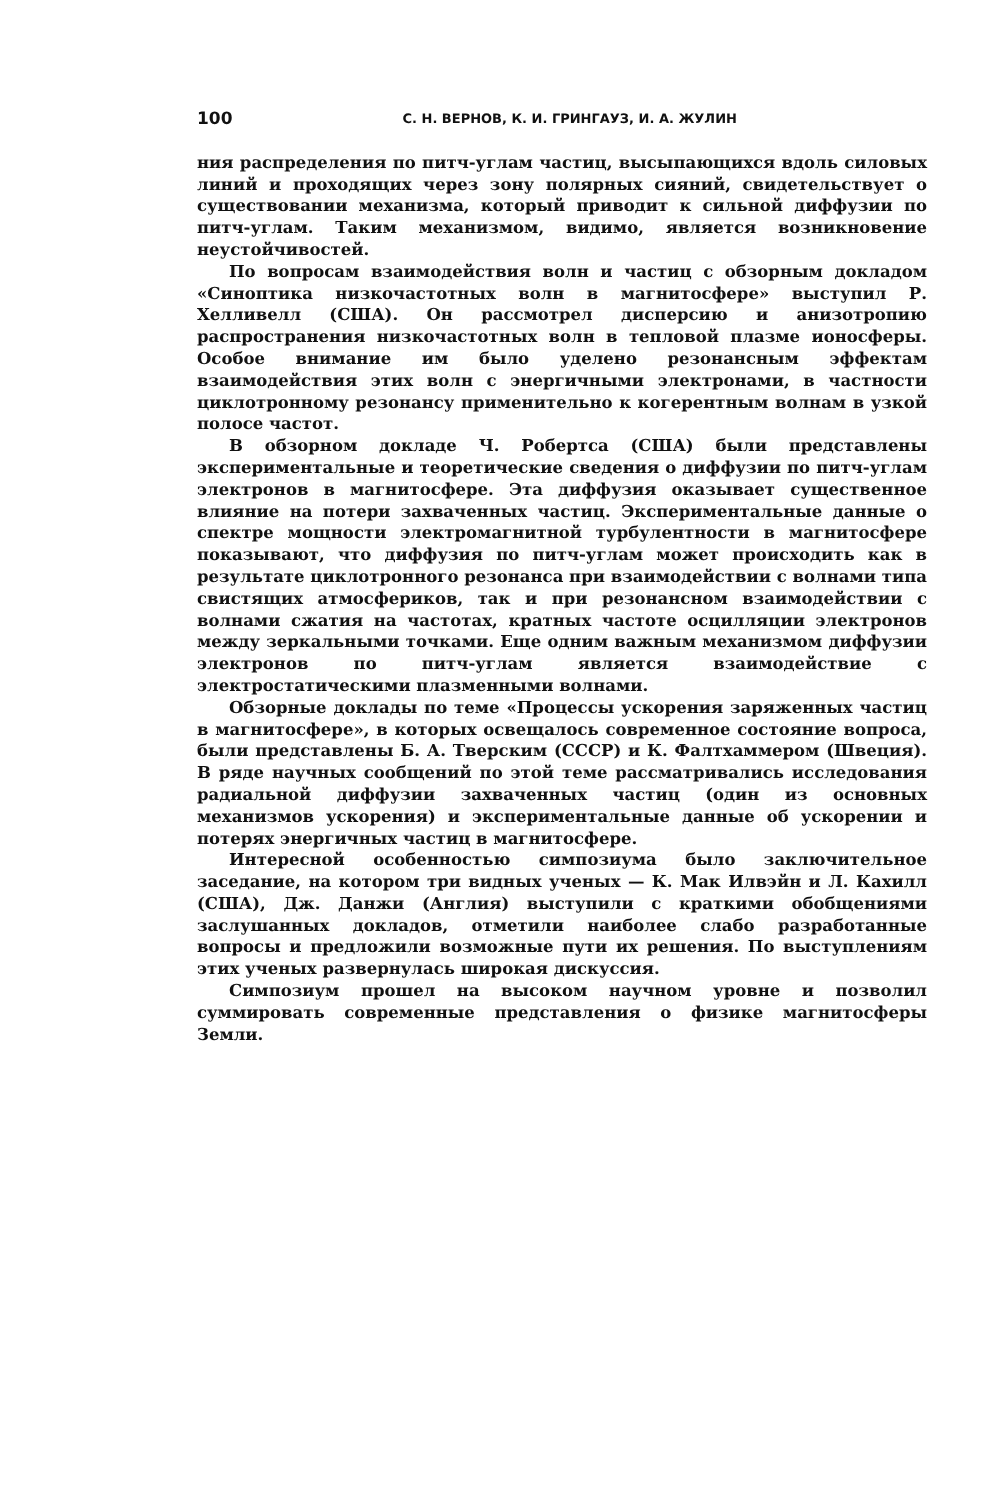100 С. Н. ВЕРНОВ, К. И. ГРИНГАУЗ, И. А. ЖУЛИН
ния распределения по питч-углам частиц, высыпающихся вдоль силовых линий и проходящих через зону полярных сияний, свидетельствует о существовании механизма, который приводит к сильной диффузии по питч-углам. Таким механизмом, видимо, является возникновение неустойчивостей.
По вопросам взаимодействия волн и частиц с обзорным докладом «Синоптика низкочастотных волн в магнитосфере» выступил Р. Хелливелл (США). Он рассмотрел дисперсию и анизотропию распространения низкочастотных волн в тепловой плазме ионосферы. Особое внимание им было уделено резонансным эффектам взаимодействия этих волн с энергичными электронами, в частности циклотронному резонансу применительно к когерентным волнам в узкой полосе частот.
В обзорном докладе Ч. Робертса (США) были представлены экспериментальные и теоретические сведения о диффузии по питч-углам электронов в магнитосфере. Эта диффузия оказывает существенное влияние на потери захваченных частиц. Экспериментальные данные о спектре мощности электромагнитной турбулентности в магнитосфере показывают, что диффузия по питч-углам может происходить как в результате циклотронного резонанса при взаимодействии с волнами типа свистящих атмосфериков, так и при резонансном взаимодействии с волнами сжатия на частотах, кратных частоте осцилляции электронов между зеркальными точками. Еще одним важным механизмом диффузии электронов по питч-углам является взаимодействие с электростатическими плазменными волнами.
Обзорные доклады по теме «Процессы ускорения заряженных частиц в магнитосфере», в которых освещалось современное состояние вопроса, были представлены Б. А. Тверским (СССР) и К. Фалтхаммером (Швеция). В ряде научных сообщений по этой теме рассматривались исследования радиальной диффузии захваченных частиц (один из основных механизмов ускорения) и экспериментальные данные об ускорении и потерях энергичных частиц в магнитосфере.
Интересной особенностью симпозиума было заключительное заседание, на котором три видных ученых — К. Мак Илвэйн и Л. Кахилл (США), Дж. Данжи (Англия) выступили с краткими обобщениями заслушанных докладов, отметили наиболее слабо разработанные вопросы и предложили возможные пути их решения. По выступлениям этих ученых развернулась широкая дискуссия.
Симпозиум прошел на высоком научном уровне и позволил суммировать современные представления о физике магнитосферы Земли.